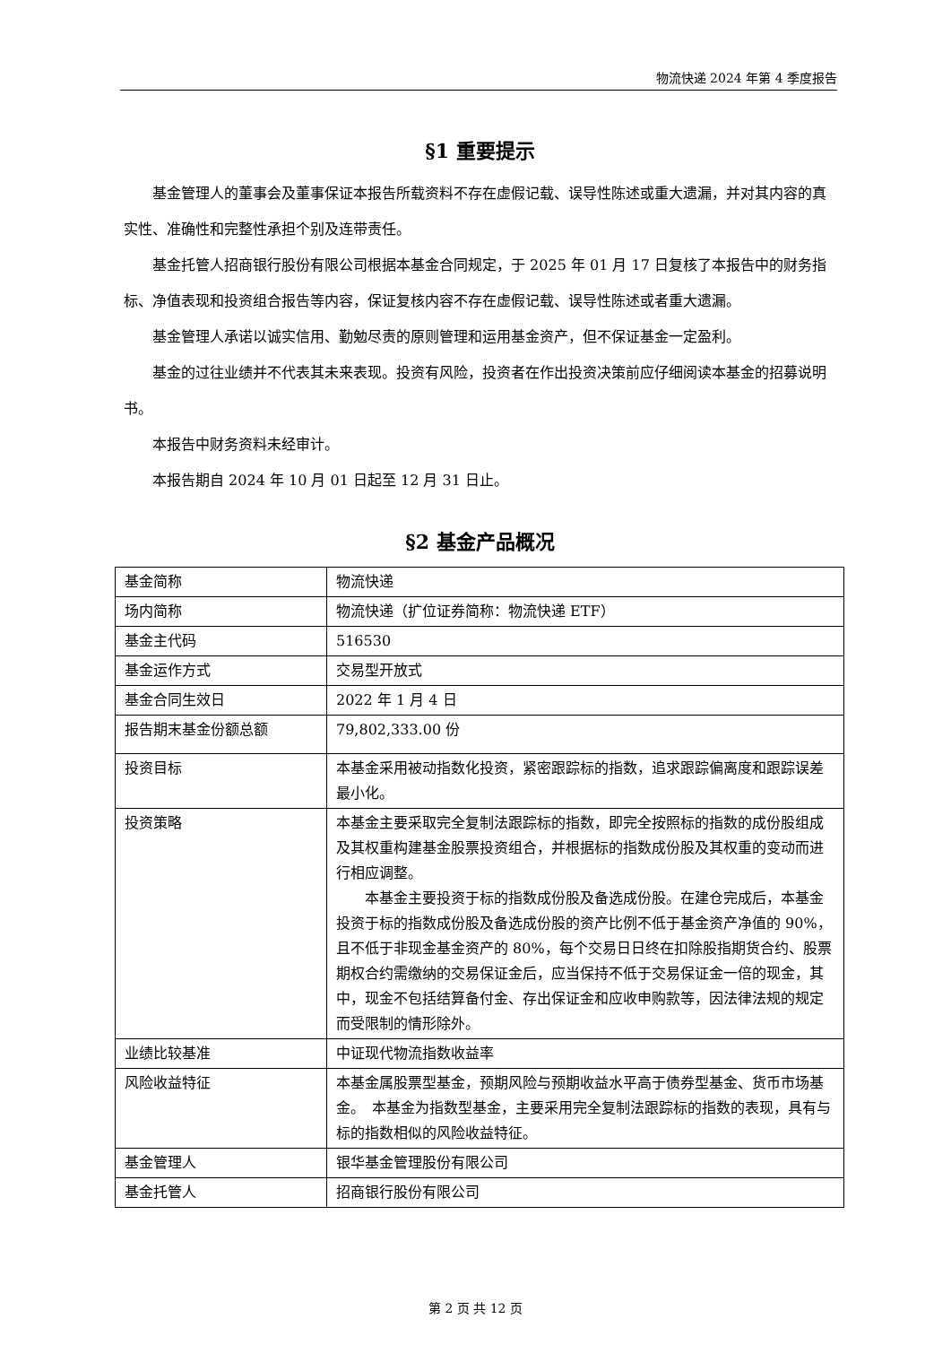物流快递 2024 年第 4 季度报告
§1 重要提示
基金管理人的董事会及董事保证本报告所载资料不存在虚假记载、误导性陈述或重大遗漏，并对其内容的真实性、准确性和完整性承担个别及连带责任。
基金托管人招商银行股份有限公司根据本基金合同规定，于 2025 年 01 月 17 日复核了本报告中的财务指标、净值表现和投资组合报告等内容，保证复核内容不存在虚假记载、误导性陈述或者重大遗漏。
基金管理人承诺以诚实信用、勤勉尽责的原则管理和运用基金资产，但不保证基金一定盈利。
基金的过往业绩并不代表其未来表现。投资有风险，投资者在作出投资决策前应仔细阅读本基金的招募说明书。
本报告中财务资料未经审计。
本报告期自 2024 年 10 月 01 日起至 12 月 31 日止。
§2 基金产品概况
| 基金简称 | 物流快递 |
| 场内简称 | 物流快递（扩位证券简称：物流快递 ETF） |
| 基金主代码 | 516530 |
| 基金运作方式 | 交易型开放式 |
| 基金合同生效日 | 2022 年 1 月 4 日 |
| 报告期末基金份额总额 | 79,802,333.00 份 |
| 投资目标 | 本基金采用被动指数化投资，紧密跟踪标的指数，追求跟踪偏离度和跟踪误差最小化。 |
| 投资策略 | 本基金主要采取完全复制法跟踪标的指数，即完全按照标的指数的成份股组成及其权重构建基金股票投资组合，并根据标的指数成份股及其权重的变动而进行相应调整。 本基金主要投资于标的指数成份股及备选成份股。在建仓完成后，本基金投资于标的指数成份股及备选成份股的资产比例不低于基金资产净值的 90%，且不低于非现金基金资产的 80%，每个交易日日终在扣除股指期货合约、股票期权合约需缴纳的交易保证金后，应当保持不低于交易保证金一倍的现金，其中，现金不包括结算备付金、存出保证金和应收申购款等，因法律法规的规定而受限制的情形除外。 |
| 业绩比较基准 | 中证现代物流指数收益率 |
| 风险收益特征 | 本基金属股票型基金，预期风险与预期收益水平高于债券型基金、货币市场基金。 本基金为指数型基金，主要采用完全复制法跟踪标的指数的表现，具有与标的指数相似的风险收益特征。 |
| 基金管理人 | 银华基金管理股份有限公司 |
| 基金托管人 | 招商银行股份有限公司 |
第 2 页 共 12 页